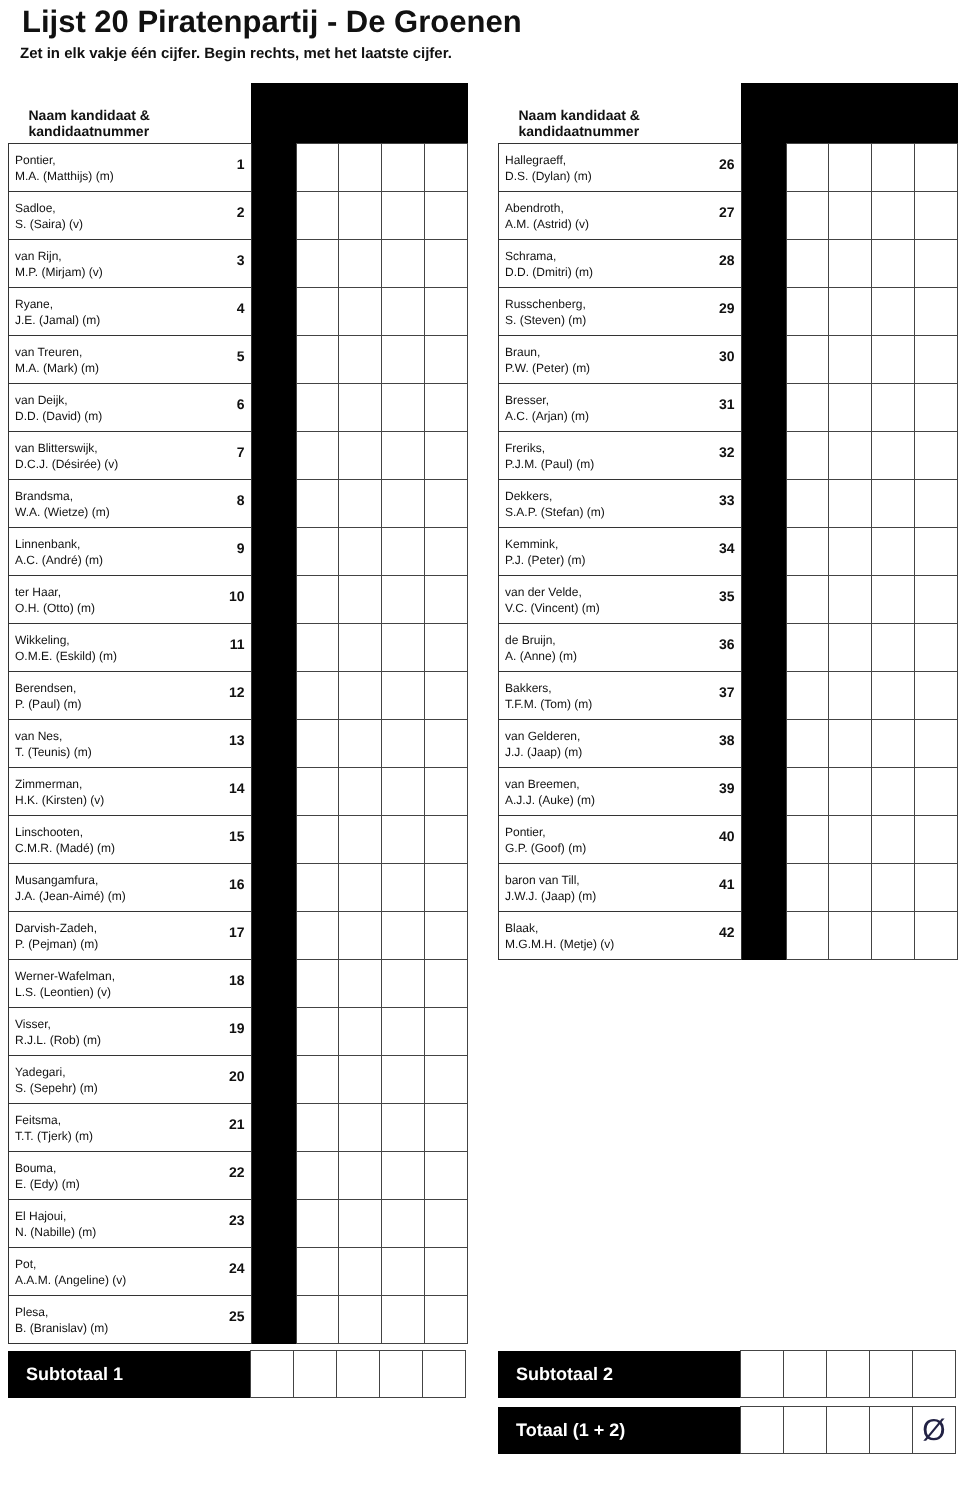Lijst 20 Piratenpartij - De Groenen
Zet in elk vakje één cijfer. Begin rechts, met het laatste cijfer.
| Naam kandidaat & kandidaatnummer | | | | | |
| --- | --- | --- | --- | --- | --- |
| 1 Pontier, M.A. (Matthijs) (m) | | | | | |
| 2 Sadloe, S. (Saira) (v) | | | | | |
| 3 van Rijn, M.P. (Mirjam) (v) | | | | | |
| 4 Ryane, J.E. (Jamal) (m) | | | | | |
| 5 van Treuren, M.A. (Mark) (m) | | | | | |
| 6 van Deijk, D.D. (David) (m) | | | | | |
| 7 van Blitterswijk, D.C.J. (Désirée) (v) | | | | | |
| 8 Brandsma, W.A. (Wietze) (m) | | | | | |
| 9 Linnenbank, A.C. (André) (m) | | | | | |
| 10 ter Haar, O.H. (Otto) (m) | | | | | |
| 11 Wikkeling, O.M.E. (Eskild) (m) | | | | | |
| 12 Berendsen, P. (Paul) (m) | | | | | |
| 13 van Nes, T. (Teunis) (m) | | | | | |
| 14 Zimmerman, H.K. (Kirsten) (v) | | | | | |
| 15 Linschooten, C.M.R. (Madé) (m) | | | | | |
| 16 Musangamfura, J.A. (Jean-Aimé) (m) | | | | | |
| 17 Darvish-Zadeh, P. (Pejman) (m) | | | | | |
| 18 Werner-Wafelman, L.S. (Leontien) (v) | | | | | |
| 19 Visser, R.J.L. (Rob) (m) | | | | | |
| 20 Yadegari, S. (Sepehr) (m) | | | | | |
| 21 Feitsma, T.T. (Tjerk) (m) | | | | | |
| 22 Bouma, E. (Edy) (m) | | | | | |
| 23 El Hajoui, N. (Nabille) (m) | | | | | |
| 24 Pot, A.A.M. (Angeline) (v) | | | | | |
| 25 Plesa, B. (Branislav) (m) | | | | | |
| Subtotaal 1 | | | | | |
| Naam kandidaat & kandidaatnummer | | | | | |
| --- | --- | --- | --- | --- | --- |
| 26 Hallegraeff, D.S. (Dylan) (m) | | | | | |
| 27 Abendroth, A.M. (Astrid) (v) | | | | | |
| 28 Schrama, D.D. (Dmitri) (m) | | | | | |
| 29 Russchenberg, S. (Steven) (m) | | | | | |
| 30 Braun, P.W. (Peter) (m) | | | | | |
| 31 Bresser, A.C. (Arjan) (m) | | | | | |
| 32 Freriks, P.J.M. (Paul) (m) | | | | | |
| 33 Dekkers, S.A.P. (Stefan) (m) | | | | | |
| 34 Kemmink, P.J. (Peter) (m) | | | | | |
| 35 van der Velde, V.C. (Vincent) (m) | | | | | |
| 36 de Bruijn, A. (Anne) (m) | | | | | |
| 37 Bakkers, T.F.M. (Tom) (m) | | | | | |
| 38 van Gelderen, J.J. (Jaap) (m) | | | | | |
| 39 van Breemen, A.J.J. (Auke) (m) | | | | | |
| 40 Pontier, G.P. (Goof) (m) | | | | | |
| 41 baron van Till, J.W.J. (Jaap) (m) | | | | | |
| 42 Blaak, M.G.M.H. (Metje) (v) | | | | | |
| Subtotaal 2 | | | | | |
| Totaal (1 + 2) | | | | | Ø |